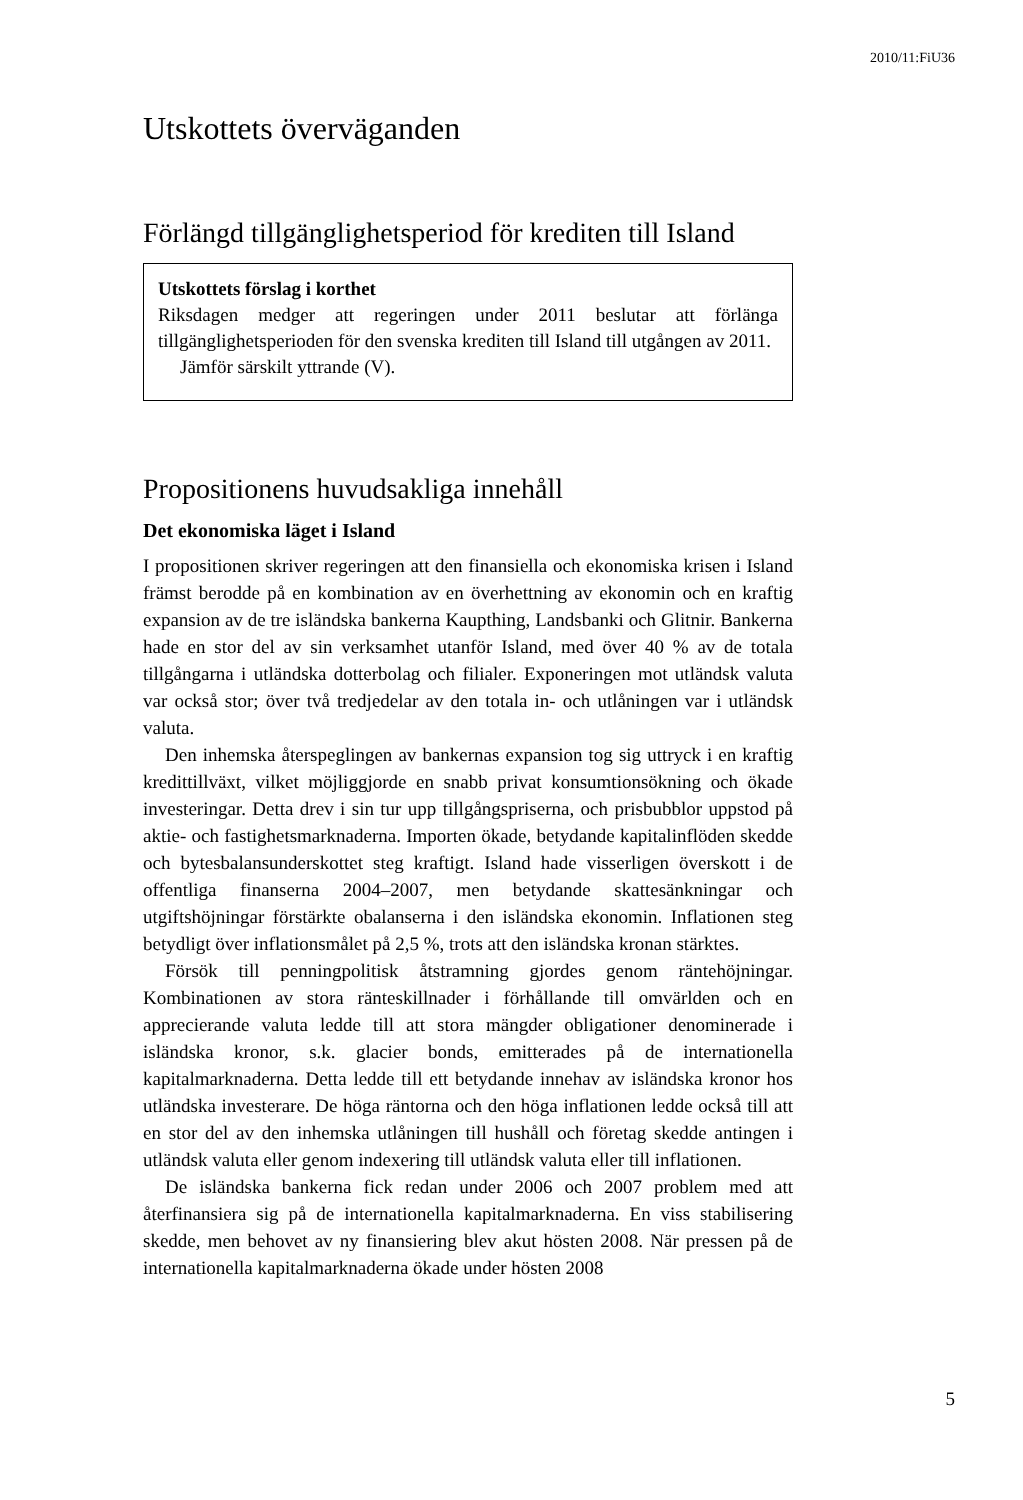2010/11:FiU36
Utskottets överväganden
Förlängd tillgänglighetsperiod för krediten till Island
Utskottets förslag i korthet
Riksdagen medger att regeringen under 2011 beslutar att förlänga tillgänglighetsperioden för den svenska krediten till Island till utgången av 2011.
Jämför särskilt yttrande (V).
Propositionens huvudsakliga innehåll
Det ekonomiska läget i Island
I propositionen skriver regeringen att den finansiella och ekonomiska krisen i Island främst berodde på en kombination av en överhettning av ekonomin och en kraftig expansion av de tre isländska bankerna Kaupthing, Landsbanki och Glitnir. Bankerna hade en stor del av sin verksamhet utanför Island, med över 40 % av de totala tillgångarna i utländska dotterbolag och filialer. Exponeringen mot utländsk valuta var också stor; över två tredjedelar av den totala in- och utlåningen var i utländsk valuta.
Den inhemska återspeglingen av bankernas expansion tog sig uttryck i en kraftig kredittillväxt, vilket möjliggjorde en snabb privat konsumtionsökning och ökade investeringar. Detta drev i sin tur upp tillgångspriserna, och prisbubblor uppstod på aktie- och fastighetsmarknaderna. Importen ökade, betydande kapitalinflöden skedde och bytesbalansunderskottet steg kraftigt. Island hade visserligen överskott i de offentliga finanserna 2004–2007, men betydande skattesänkningar och utgiftshöjningar förstärkte obalanserna i den isländska ekonomin. Inflationen steg betydligt över inflationsmålet på 2,5 %, trots att den isländska kronan stärktes.
Försök till penningpolitisk åtstramning gjordes genom räntehöjningar. Kombinationen av stora ränteskillnader i förhållande till omvärlden och en apprecierande valuta ledde till att stora mängder obligationer denominerade i isländska kronor, s.k. glacier bonds, emitterades på de internationella kapitalmarknaderna. Detta ledde till ett betydande innehav av isländska kronor hos utländska investerare. De höga räntorna och den höga inflationen ledde också till att en stor del av den inhemska utlåningen till hushåll och företag skedde antingen i utländsk valuta eller genom indexering till utländsk valuta eller till inflationen.
De isländska bankerna fick redan under 2006 och 2007 problem med att återfinansiera sig på de internationella kapitalmarknaderna. En viss stabilisering skedde, men behovet av ny finansiering blev akut hösten 2008. När pressen på de internationella kapitalmarknaderna ökade under hösten 2008
5